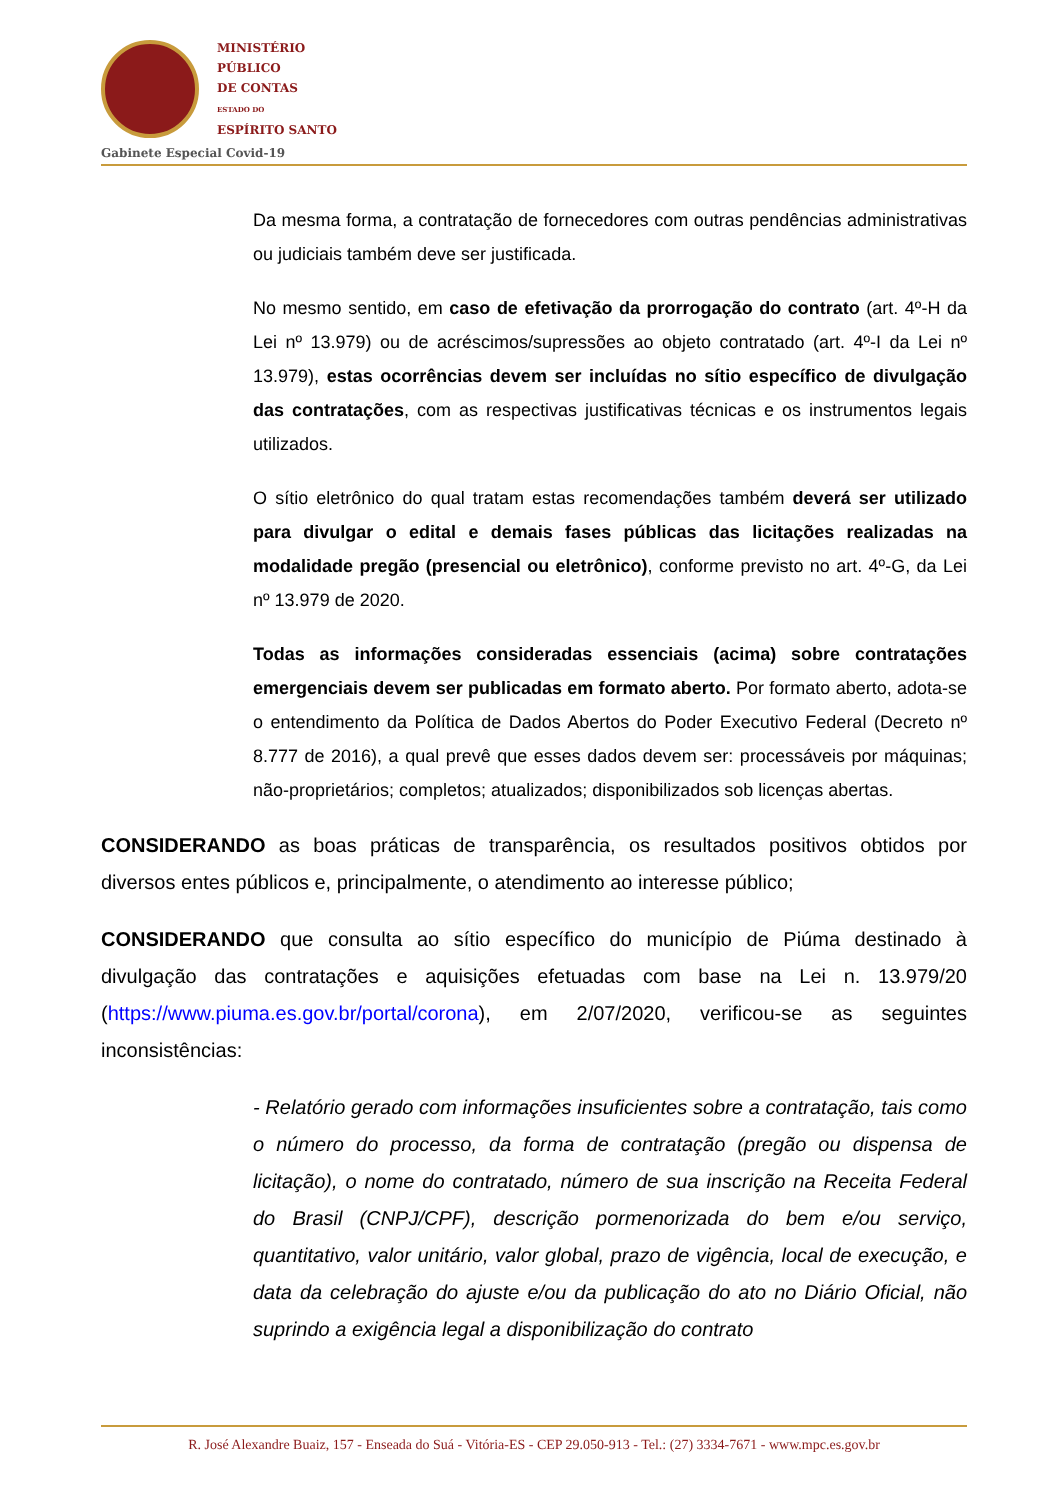MINISTÉRIO
PÚBLICO
DE CONTAS
ESTADO DO
ESPÍRITO SANTO
Gabinete Especial Covid-19
Da mesma forma, a contratação de fornecedores com outras pendências administrativas ou judiciais também deve ser justificada.
No mesmo sentido, em caso de efetivação da prorrogação do contrato (art. 4º-H da Lei nº 13.979) ou de acréscimos/supressões ao objeto contratado (art. 4º-I da Lei nº 13.979), estas ocorrências devem ser incluídas no sítio específico de divulgação das contratações, com as respectivas justificativas técnicas e os instrumentos legais utilizados.
O sítio eletrônico do qual tratam estas recomendações também deverá ser utilizado para divulgar o edital e demais fases públicas das licitações realizadas na modalidade pregão (presencial ou eletrônico), conforme previsto no art. 4º-G, da Lei nº 13.979 de 2020.
Todas as informações consideradas essenciais (acima) sobre contratações emergenciais devem ser publicadas em formato aberto. Por formato aberto, adota-se o entendimento da Política de Dados Abertos do Poder Executivo Federal (Decreto nº 8.777 de 2016), a qual prevê que esses dados devem ser: processáveis por máquinas; não-proprietários; completos; atualizados; disponibilizados sob licenças abertas.
CONSIDERANDO as boas práticas de transparência, os resultados positivos obtidos por diversos entes públicos e, principalmente, o atendimento ao interesse público;
CONSIDERANDO que consulta ao sítio específico do município de Piúma destinado à divulgação das contratações e aquisições efetuadas com base na Lei n. 13.979/20 (https://www.piuma.es.gov.br/portal/corona), em 2/07/2020, verificou-se as seguintes inconsistências:
- Relatório gerado com informações insuficientes sobre a contratação, tais como o número do processo, da forma de contratação (pregão ou dispensa de licitação), o nome do contratado, número de sua inscrição na Receita Federal do Brasil (CNPJ/CPF), descrição pormenorizada do bem e/ou serviço, quantitativo, valor unitário, valor global, prazo de vigência, local de execução, e data da celebração do ajuste e/ou da publicação do ato no Diário Oficial, não suprindo a exigência legal a disponibilização do contrato
R. José Alexandre Buaiz, 157 - Enseada do Suá - Vitória-ES - CEP 29.050-913 - Tel.: (27) 3334-7671 - www.mpc.es.gov.br